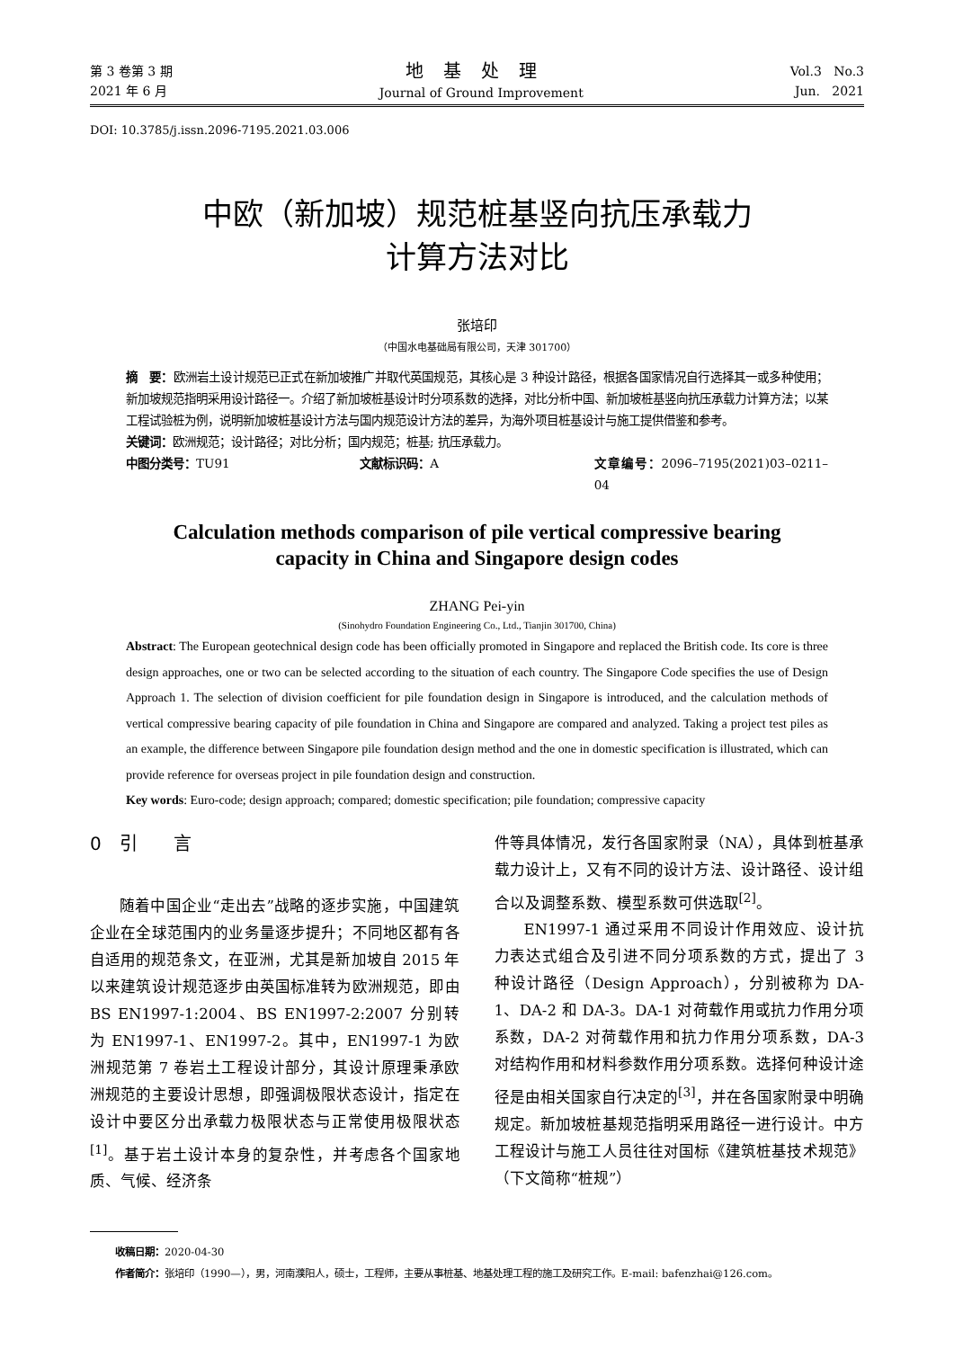第 3 卷第 3 期
2021 年 6 月
地基处理
Journal of Ground Improvement
Vol.3 No.3
Jun. 2021
DOI: 10.3785/j.issn.2096-7195.2021.03.006
中欧（新加坡）规范桩基竖向抗压承载力
计算方法对比
张培印
（中国水电基础局有限公司，天津 301700）
摘　要：欧洲岩土设计规范已正式在新加坡推广并取代英国规范，其核心是 3 种设计路径，根据各国家情况自行选择其一或多种使用；新加坡规范指明采用设计路径一。介绍了新加坡桩基设计时分项系数的选择，对比分析中国、新加坡桩基竖向抗压承载力计算方法；以某工程试验桩为例，说明新加坡桩基设计方法与国内规范设计方法的差异，为海外项目桩基设计与施工提供借鉴和参考。
关键词：欧洲规范；设计路径；对比分析；国内规范；桩基; 抗压承载力。
中图分类号：TU91 文献标识码：A 文章编号：2096–7195(2021)03–0211–04
Calculation methods comparison of pile vertical compressive bearing
capacity in China and Singapore design codes
ZHANG Pei-yin
(Sinohydro Foundation Engineering Co., Ltd., Tianjin 301700, China)
Abstract: The European geotechnical design code has been officially promoted in Singapore and replaced the British code. Its core is three design approaches, one or two can be selected according to the situation of each country. The Singapore Code specifies the use of Design Approach 1. The selection of division coefficient for pile foundation design in Singapore is introduced, and the calculation methods of vertical compressive bearing capacity of pile foundation in China and Singapore are compared and analyzed. Taking a project test piles as an example, the difference between Singapore pile foundation design method and the one in domestic specification is illustrated, which can provide reference for overseas project in pile foundation design and construction.
Key words: Euro-code; design approach; compared; domestic specification; pile foundation; compressive capacity
0　引　　言
随着中国企业“走出去”战略的逐步实施，中国建筑企业在全球范围内的业务量逐步提升；不同地区都有各自适用的规范条文，在亚洲，尤其是新加坡自 2015 年以来建筑设计规范逐步由英国标准转为欧洲规范，即由 BS EN1997-1:2004、BS EN1997-2:2007 分别转为 EN1997-1、EN1997-2。其中，EN1997-1 为欧洲规范第 7 卷岩土工程设计部分，其设计原理秉承欧洲规范的主要设计思想，即强调极限状态设计，指定在设计中要区分出承载力极限状态与正常使用极限状态<sup>[1]</sup>。基于岩土设计本身的复杂性，并考虑各个国家地质、气候、经济条
件等具体情况，发行各国家附录（NA），具体到桩基承载力设计上，又有不同的设计方法、设计路径、设计组合以及调整系数、模型系数可供选取<sup>[2]</sup>。
EN1997-1 通过采用不同设计作用效应、设计抗力表达式组合及引进不同分项系数的方式，提出了 3 种设计路径（Design Approach），分别被称为 DA-1、DA-2 和 DA-3。DA-1 对荷载作用或抗力作用分项系数，DA-2 对荷载作用和抗力作用分项系数，DA-3 对结构作用和材料参数作用分项系数。选择何种设计途径是由相关国家自行决定的<sup>[3]</sup>，并在各国家附录中明确规定。新加坡桩基规范指明采用路径一进行设计。中方工程设计与施工人员往往对国标《建筑桩基技术规范》（下文简称“桩规”）
收稿日期：2020-04-30
作者简介：张培印（1990—），男，河南濮阳人，硕士，工程师，主要从事桩基、地基处理工程的施工及研究工作。E-mail: bafenzhai@126.com。